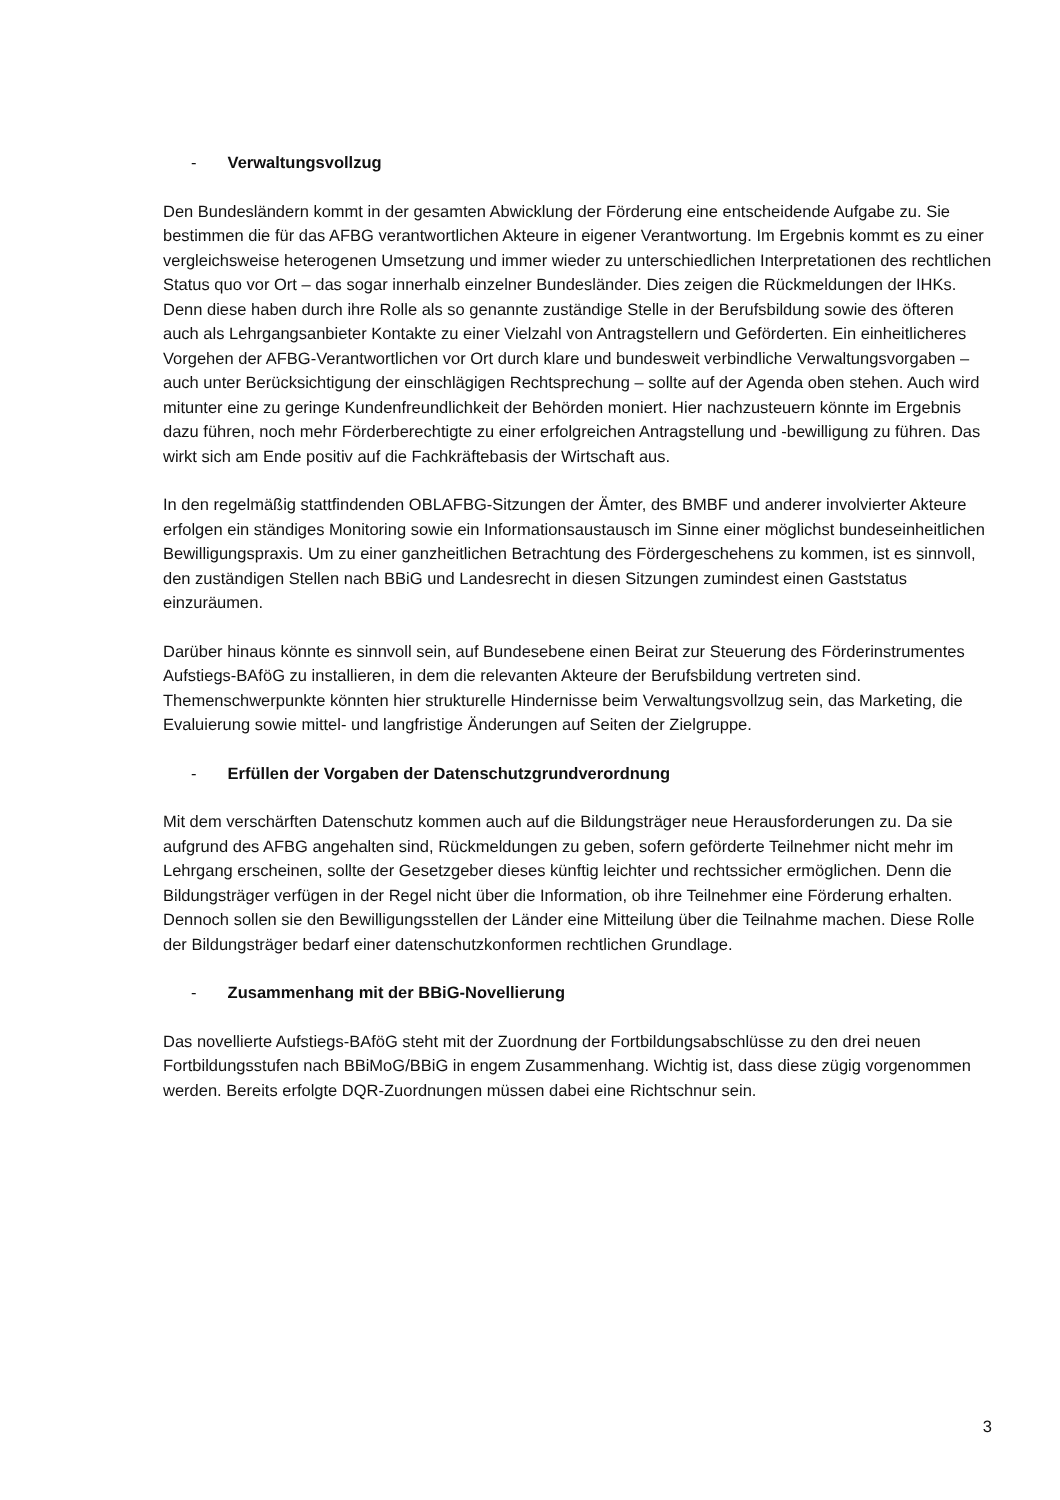- Verwaltungsvollzug
Den Bundesländern kommt in der gesamten Abwicklung der Förderung eine entscheidende Aufgabe zu. Sie bestimmen die für das AFBG verantwortlichen Akteure in eigener Verantwortung. Im Ergebnis kommt es zu einer vergleichsweise heterogenen Umsetzung und immer wieder zu unterschiedlichen Interpretationen des rechtlichen Status quo vor Ort – das sogar innerhalb einzelner Bundesländer. Dies zeigen die Rückmeldungen der IHKs. Denn diese haben durch ihre Rolle als so genannte zuständige Stelle in der Berufsbildung sowie des öfteren auch als Lehrgangsanbieter Kontakte zu einer Vielzahl von Antragstellern und Geförderten. Ein einheitlicheres Vorgehen der AFBG-Verantwortlichen vor Ort durch klare und bundesweit verbindliche Verwaltungsvorgaben – auch unter Berücksichtigung der einschlägigen Rechtsprechung – sollte auf der Agenda oben stehen. Auch wird mitunter eine zu geringe Kundenfreundlichkeit der Behörden moniert. Hier nachzusteuern könnte im Ergebnis dazu führen, noch mehr Förderberechtigte zu einer erfolgreichen Antragstellung und -bewilligung zu führen. Das wirkt sich am Ende positiv auf die Fachkräftebasis der Wirtschaft aus.
In den regelmäßig stattfindenden OBLAFBG-Sitzungen der Ämter, des BMBF und anderer involvierter Akteure erfolgen ein ständiges Monitoring sowie ein Informationsaustausch im Sinne einer möglichst bundeseinheitlichen Bewilligungspraxis. Um zu einer ganzheitlichen Betrachtung des Fördergeschehens zu kommen, ist es sinnvoll, den zuständigen Stellen nach BBiG und Landesrecht in diesen Sitzungen zumindest einen Gaststatus einzuräumen.
Darüber hinaus könnte es sinnvoll sein, auf Bundesebene einen Beirat zur Steuerung des Förderinstrumentes Aufstiegs-BAföG zu installieren, in dem die relevanten Akteure der Berufsbildung vertreten sind. Themenschwerpunkte könnten hier strukturelle Hindernisse beim Verwaltungsvollzug sein, das Marketing, die Evaluierung sowie mittel- und langfristige Änderungen auf Seiten der Zielgruppe.
- Erfüllen der Vorgaben der Datenschutzgrundverordnung
Mit dem verschärften Datenschutz kommen auch auf die Bildungsträger neue Herausforderungen zu. Da sie aufgrund des AFBG angehalten sind, Rückmeldungen zu geben, sofern geförderte Teilnehmer nicht mehr im Lehrgang erscheinen, sollte der Gesetzgeber dieses künftig leichter und rechtssicher ermöglichen. Denn die Bildungsträger verfügen in der Regel nicht über die Information, ob ihre Teilnehmer eine Förderung erhalten. Dennoch sollen sie den Bewilligungsstellen der Länder eine Mitteilung über die Teilnahme machen. Diese Rolle der Bildungsträger bedarf einer datenschutzkonformen rechtlichen Grundlage.
- Zusammenhang mit der BBiG-Novellierung
Das novellierte Aufstiegs-BAföG steht mit der Zuordnung der Fortbildungsabschlüsse zu den drei neuen Fortbildungsstufen nach BBiMoG/BBiG in engem Zusammenhang. Wichtig ist, dass diese zügig vorgenommen werden. Bereits erfolgte DQR-Zuordnungen müssen dabei eine Richtschnur sein.
3